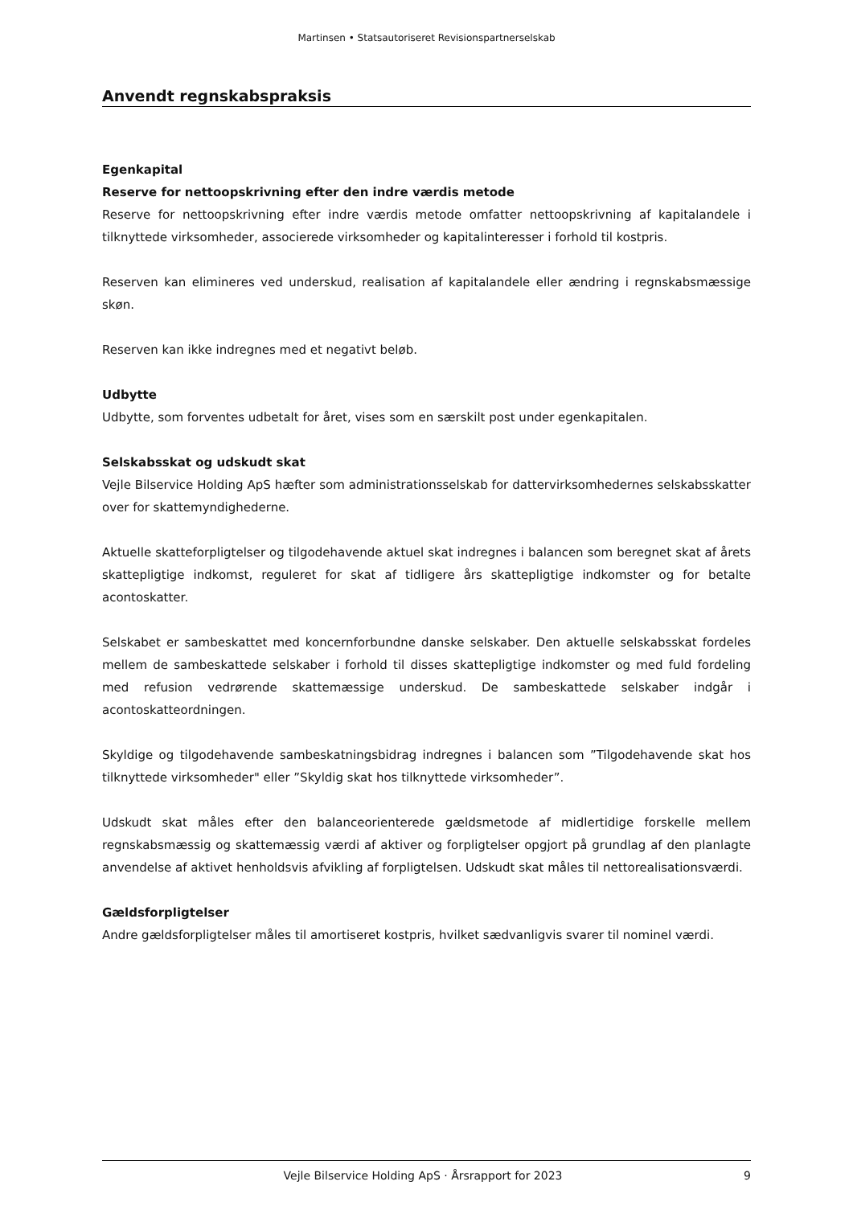Martinsen • Statsautoriseret Revisionspartnerselskab
Anvendt regnskabspraksis
Egenkapital
Reserve for nettoopskrivning efter den indre værdis metode
Reserve for nettoopskrivning efter indre værdis metode omfatter nettoopskrivning af kapitalandele i tilknyttede virksomheder, associerede virksomheder og kapitalinteresser i forhold til kostpris.
Reserven kan elimineres ved underskud, realisation af kapitalandele eller ændring i regnskabsmæssige skøn.
Reserven kan ikke indregnes med et negativt beløb.
Udbytte
Udbytte, som forventes udbetalt for året, vises som en særskilt post under egenkapitalen.
Selskabsskat og udskudt skat
Vejle Bilservice Holding ApS hæfter som administrationsselskab for dattervirksomhedernes selskabsskatter over for skattemyndighederne.
Aktuelle skatteforpligtelser og tilgodehavende aktuel skat indregnes i balancen som beregnet skat af årets skattepligtige indkomst, reguleret for skat af tidligere års skattepligtige indkomster og for betalte acontoskatter.
Selskabet er sambeskattet med koncernforbundne danske selskaber. Den aktuelle selskabsskat fordeles mellem de sambeskattede selskaber i forhold til disses skattepligtige indkomster og med fuld fordeling med refusion vedrørende skattemæssige underskud. De sambeskattede selskaber indgår i acontoskatteordningen.
Skyldige og tilgodehavende sambeskatningsbidrag indregnes i balancen som ”Tilgodehavende skat hos tilknyttede virksomheder" eller ”Skyldig skat hos tilknyttede virksomheder”.
Udskudt skat måles efter den balanceorienterede gældsmetode af midlertidige forskelle mellem regnskabsmæssig og skattemæssig værdi af aktiver og forpligtelser opgjort på grundlag af den planlagte anvendelse af aktivet henholdsvis afvikling af forpligtelsen. Udskudt skat måles til nettorealisationsværdi.
Gældsforpligtelser
Andre gældsforpligtelser måles til amortiseret kostpris, hvilket sædvanligvis svarer til nominel værdi.
Vejle Bilservice Holding ApS · Årsrapport for 2023 9